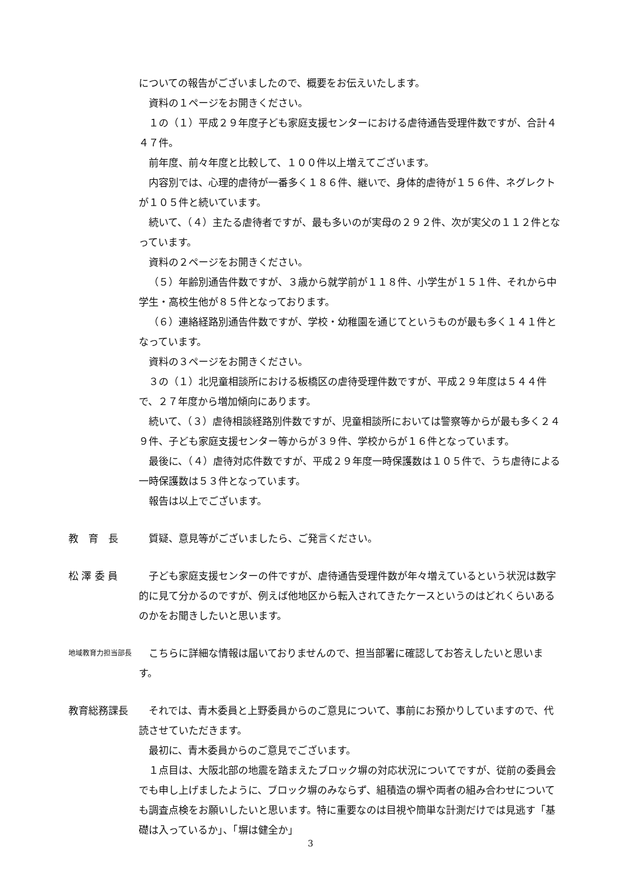についての報告がございましたので、概要をお伝えいたします。
資料の１ページをお開きください。
１の（１）平成２９年度子ども家庭支援センターにおける虐待通告受理件数ですが、合計４４７件。
前年度、前々年度と比較して、１００件以上増えてございます。
内容別では、心理的虐待が一番多く１８６件、継いで、身体的虐待が１５６件、ネグレクトが１０５件と続いています。
続いて、（４）主たる虐待者ですが、最も多いのが実母の２９２件、次が実父の１１２件となっています。
資料の２ページをお開きください。
（５）年齢別通告件数ですが、３歳から就学前が１１８件、小学生が１５１件、それから中学生・高校生他が８５件となっております。
（６）連絡経路別通告件数ですが、学校・幼稚園を通じてというものが最も多く１４１件となっています。
資料の３ページをお開きください。
３の（１）北児童相談所における板橋区の虐待受理件数ですが、平成２９年度は５４４件で、２７年度から増加傾向にあります。
続いて、（３）虐待相談経路別件数ですが、児童相談所においては警察等からが最も多く２４９件、子ども家庭支援センター等からが３９件、学校からが１６件となっています。
最後に、（４）虐待対応件数ですが、平成２９年度一時保護数は１０５件で、うち虐待による一時保護数は５３件となっています。
報告は以上でございます。
教　育　長 質疑、意見等がございましたら、ご発言ください。
松 澤 委 員 子ども家庭支援センターの件ですが、虐待通告受理件数が年々増えているという状況は数字的に見て分かるのですが、例えば他地区から転入されてきたケースというのはどれくらいあるのかをお聞きしたいと思います。
地域教育力担当部長
こちらに詳細な情報は届いておりませんので、担当部署に確認してお答えしたいと思います。
教育総務課長 それでは、青木委員と上野委員からのご意見について、事前にお預かりしていますので、代読させていただきます。
最初に、青木委員からのご意見でございます。
１点目は、大阪北部の地震を踏まえたブロック塀の対応状況についてですが、従前の委員会でも申し上げましたように、ブロック塀のみならず、組積造の塀や両者の組み合わせについても調査点検をお願いしたいと思います。特に重要なのは目視や簡単な計測だけでは見逃す「基礎は入っているか」、「塀は健全か」
3